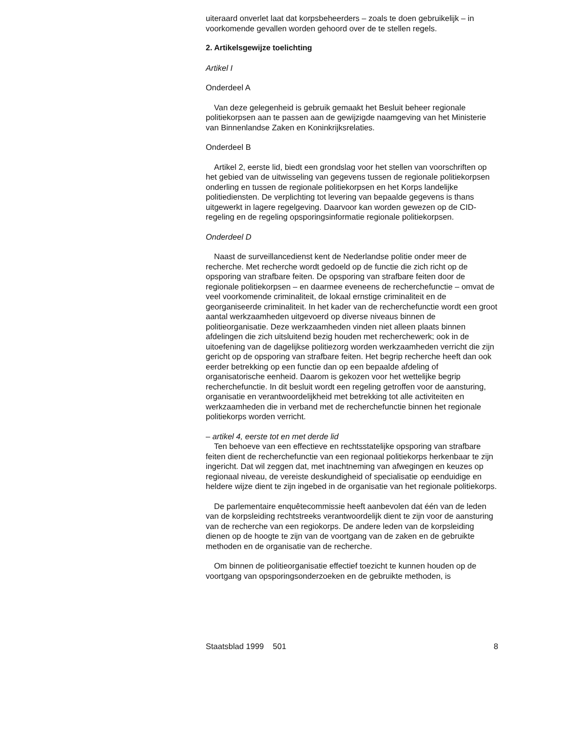uiteraard onverlet laat dat korpsbeheerders – zoals te doen gebruikelijk – in voorkomende gevallen worden gehoord over de te stellen regels.
2. Artikelsgewijze toelichting
Artikel I
Onderdeel A
Van deze gelegenheid is gebruik gemaakt het Besluit beheer regionale politiekorpsen aan te passen aan de gewijzigde naamgeving van het Ministerie van Binnenlandse Zaken en Koninkrijksrelaties.
Onderdeel B
Artikel 2, eerste lid, biedt een grondslag voor het stellen van voorschriften op het gebied van de uitwisseling van gegevens tussen de regionale politiekorpsen onderling en tussen de regionale politiekorpsen en het Korps landelijke politiediensten. De verplichting tot levering van bepaalde gegevens is thans uitgewerkt in lagere regelgeving. Daarvoor kan worden gewezen op de CID-regeling en de regeling opsporingsinformatie regionale politiekorpsen.
Onderdeel D
Naast de surveillancedienst kent de Nederlandse politie onder meer de recherche. Met recherche wordt gedoeld op de functie die zich richt op de opsporing van strafbare feiten. De opsporing van strafbare feiten door de regionale politiekorpsen – en daarmee eveneens de recherchefunctie – omvat de veel voorkomende criminaliteit, de lokaal ernstige criminaliteit en de georganiseerde criminaliteit. In het kader van de recherchefunctie wordt een groot aantal werkzaamheden uitgevoerd op diverse niveaus binnen de politieorganisatie. Deze werkzaamheden vinden niet alleen plaats binnen afdelingen die zich uitsluitend bezig houden met recherchewerk; ook in de uitoefening van de dagelijkse politiezorg worden werkzaamheden verricht die zijn gericht op de opsporing van strafbare feiten. Het begrip recherche heeft dan ook eerder betrekking op een functie dan op een bepaalde afdeling of organisatorische eenheid. Daarom is gekozen voor het wettelijke begrip recherchefunctie. In dit besluit wordt een regeling getroffen voor de aansturing, organisatie en verantwoordelijkheid met betrekking tot alle activiteiten en werkzaamheden die in verband met de recherchefunctie binnen het regionale politiekorps worden verricht.
– artikel 4, eerste tot en met derde lid
Ten behoeve van een effectieve en rechtsstatelijke opsporing van strafbare feiten dient de recherchefunctie van een regionaal politiekorps herkenbaar te zijn ingericht. Dat wil zeggen dat, met inachtneming van afwegingen en keuzes op regionaal niveau, de vereiste deskundigheid of specialisatie op eenduidige en heldere wijze dient te zijn ingebed in de organisatie van het regionale politiekorps.
De parlementaire enquêtecommissie heeft aanbevolen dat één van de leden van de korpsleiding rechtstreeks verantwoordelijk dient te zijn voor de aansturing van de recherche van een regiokorps. De andere leden van de korpsleiding dienen op de hoogte te zijn van de voortgang van de zaken en de gebruikte methoden en de organisatie van de recherche.
Om binnen de politieorganisatie effectief toezicht te kunnen houden op de voortgang van opsporingsonderzoeken en de gebruikte methoden, is
Staatsblad 1999 501 8